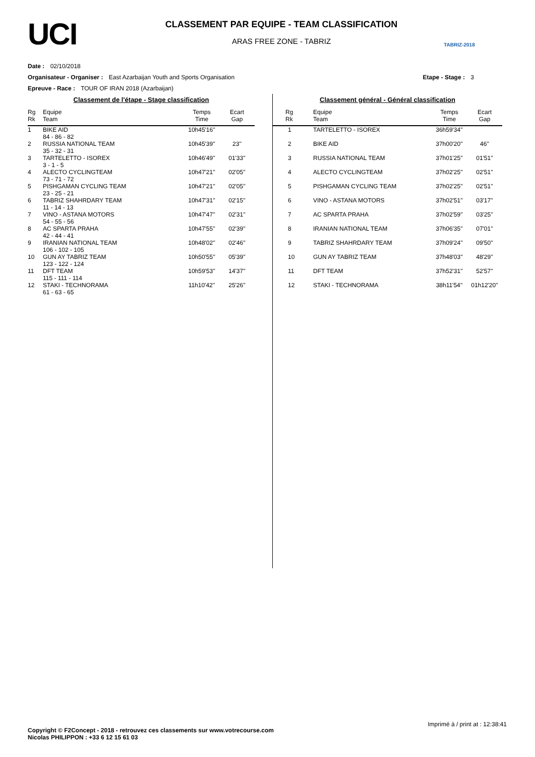UCI
CLASSEMENT PAR EQUIPE - TEAM CLASSIFICATION
ARAS FREE ZONE - TABRIZ
TABRIZ-2018
Date : 02/10/2018
Organisateur - Organiser : East Azarbaijan Youth and Sports Organisation Etape - Stage : 3
Epreuve - Race : TOUR OF IRAN 2018 (Azarbaijan)
Classement de l'étape - Stage classification
| Rg Rk | Equipe Team | Temps Time | Ecart Gap |
| --- | --- | --- | --- |
| 1 | BIKE AID 84 - 86 - 82 | 10h45'16'' | |
| 2 | RUSSIA NATIONAL TEAM 35 - 32 - 31 | 10h45'39'' | 23'' |
| 3 | TARTELETTO - ISOREX 3 - 1 - 5 | 10h46'49'' | 01'33'' |
| 4 | ALECTO CYCLINGTEAM 73 - 71 - 72 | 10h47'21'' | 02'05'' |
| 5 | PISHGAMAN CYCLING TEAM 23 - 25 - 21 | 10h47'21'' | 02'05'' |
| 6 | TABRIZ SHAHRDARY TEAM 11 - 14 - 13 | 10h47'31'' | 02'15'' |
| 7 | VINO - ASTANA MOTORS 54 - 55 - 56 | 10h47'47'' | 02'31'' |
| 8 | AC SPARTA PRAHA 42 - 44 - 41 | 10h47'55'' | 02'39'' |
| 9 | IRANIAN NATIONAL TEAM 106 - 102 - 105 | 10h48'02'' | 02'46'' |
| 10 | GUN AY TABRIZ TEAM 123 - 122 - 124 | 10h50'55'' | 05'39'' |
| 11 | DFT TEAM 115 - 111 - 114 | 10h59'53'' | 14'37'' |
| 12 | STAKI - TECHNORAMA 61 - 63 - 65 | 11h10'42'' | 25'26'' |
Classement général - Général classification
| Rg Rk | Equipe Team | Temps Time | Ecart Gap |
| --- | --- | --- | --- |
| 1 | TARTELETTO - ISOREX | 36h59'34'' | |
| 2 | BIKE AID | 37h00'20'' | 46'' |
| 3 | RUSSIA NATIONAL TEAM | 37h01'25'' | 01'51'' |
| 4 | ALECTO CYCLINGTEAM | 37h02'25'' | 02'51'' |
| 5 | PISHGAMAN CYCLING TEAM | 37h02'25'' | 02'51'' |
| 6 | VINO - ASTANA MOTORS | 37h02'51'' | 03'17'' |
| 7 | AC SPARTA PRAHA | 37h02'59'' | 03'25'' |
| 8 | IRANIAN NATIONAL TEAM | 37h06'35'' | 07'01'' |
| 9 | TABRIZ SHAHRDARY TEAM | 37h09'24'' | 09'50'' |
| 10 | GUN AY TABRIZ TEAM | 37h48'03'' | 48'29'' |
| 11 | DFT TEAM | 37h52'31'' | 52'57'' |
| 12 | STAKI - TECHNORAMA | 38h11'54'' | 01h12'20'' |
Imprimé à / print at : 12:38:41
Copyright © F2Concept - 2018 - retrouvez ces classements sur www.votrecourse.com
Nicolas PHILIPPON : +33 6 12 15 61 03